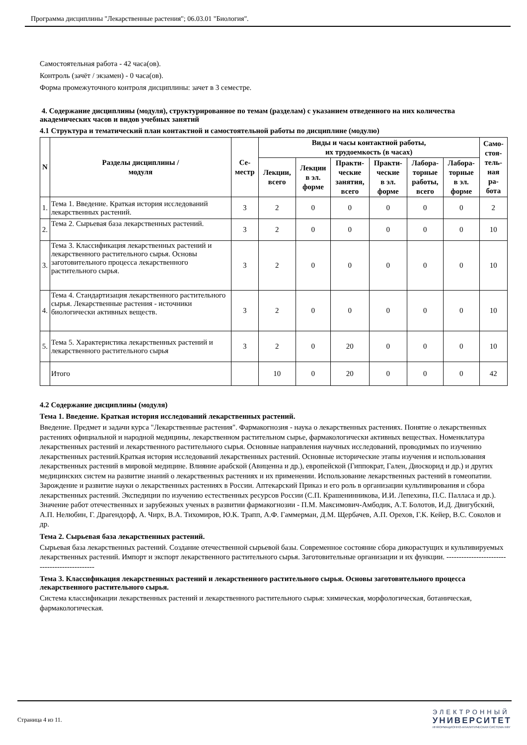Программа дисциплины "Лекарственные растения"; 06.03.01 "Биология".
Самостоятельная работа - 42 часа(ов).
Контроль (зачёт / экзамен) - 0 часа(ов).
Форма промежуточного контроля дисциплины: зачет в 3 семестре.
4. Содержание дисциплины (модуля), структурированное по темам (разделам) с указанием отведенного на них количества академических часов и видов учебных занятий
4.1 Структура и тематический план контактной и самостоятельной работы по дисциплине (модулю)
| N | Разделы дисциплины / модуля | Се- местр | Виды и часы контактной работы, их трудоемкость (в часах) | | | | | | Само- стоя- тель- ная ра- бота |
| --- | --- | --- | --- | --- | --- | --- | --- | --- | --- |
| | | | Лекции, всего | Лекции в эл. форме | Практи- ческие занятия, всего | Практи- ческие в эл. форме | Лабора- торные работы, всего | Лабора- торные в эл. форме | |
| 1. | Тема 1. Введение. Краткая история исследований лекарственных растений. | 3 | 2 | 0 | 0 | 0 | 0 | 0 | 2 |
| 2. | Тема 2. Сырьевая база лекарственных растений. | 3 | 2 | 0 | 0 | 0 | 0 | 0 | 10 |
| 3. | Тема 3. Классификация лекарственных растений и лекарственного растительного сырья. Основы заготовительного процесса лекарственного растительного сырья. | 3 | 2 | 0 | 0 | 0 | 0 | 0 | 10 |
| 4. | Тема 4. Стандартизация лекарственного растительного сырья. Лекарственные растения - источники биологически активных веществ. | 3 | 2 | 0 | 0 | 0 | 0 | 0 | 10 |
| 5. | Тема 5. Характеристика лекарственных растений и лекарственного растительного сырья | 3 | 2 | 0 | 20 | 0 | 0 | 0 | 10 |
| | Итого | | 10 | 0 | 20 | 0 | 0 | 0 | 42 |
4.2 Содержание дисциплины (модуля)
Тема 1. Введение. Краткая история исследований лекарственных растений.
Введение. Предмет и задачи курса "Лекарственные растения". Фармакогнозия - наука о лекарственных растениях. Понятие о лекарственных растениях официальной и народной медицины, лекарственном растительном сырье, фармакологически активных веществах. Номенклатура лекарственных растений и лекарственного растительного сырья. Основные направления научных исследований, проводимых по изучению лекарственных растений.Краткая история исследований лекарственных растений. Основные исторические этапы изучения и использования лекарственных растений в мировой медицине. Влияние арабской (Авиценна и др.), европейской (Гиппократ, Гален, Диоскорид и др.) и других медицинских систем на развитие знаний о лекарственных растениях и их применении. Использование лекарственных растений в гомеопатии. Зарождение и развитие науки о лекарственных растениях в России. Аптекарский Приказ и его роль в организации культивирования и сбора лекарственных растений. Экспедиции по изучению естественных ресурсов России (С.П. Крашенинникова, И.И. Лепехина, П.С. Палласа и др.). Значение работ отечественных и зарубежных ученых в развитии фармакогнозии - П.М. Максимович-Амбодик, А.Т. Болотов, И.Д. Двигубский, А.П. Нелюбин, Г. Драгендорф, А. Чирх, В.А. Тихомиров, Ю.К. Трапп, А.Ф. Гаммерман, Д.М. Щербачев, А.П. Орехов, Г.К. Кейер, В.С. Соколов и др.
Тема 2. Сырьевая база лекарственных растений.
Сырьевая база лекарственных растений. Создание отечественной сырьевой базы. Современное состояние сбора дикорастущих и культивируемых лекарственных растений. Импорт и экспорт лекарственного растительного сырья. Заготовительные организации и их функции. ----------------------------------------------
Тема 3. Классификация лекарственных растений и лекарственного растительного сырья. Основы заготовительного процесса лекарственного растительного сырья.
Система классификации лекарственных растений и лекарственного растительного сырья: химическая, морфологическая, ботаническая, фармакологическая.
Страница 4 из 11.
ЭЛЕКТРОННЫЙ
УНИВЕРСИТЕТ
ИНФОРМАЦИОННО-АНАЛИТИЧЕСКАЯ СИСТЕМА КФУ